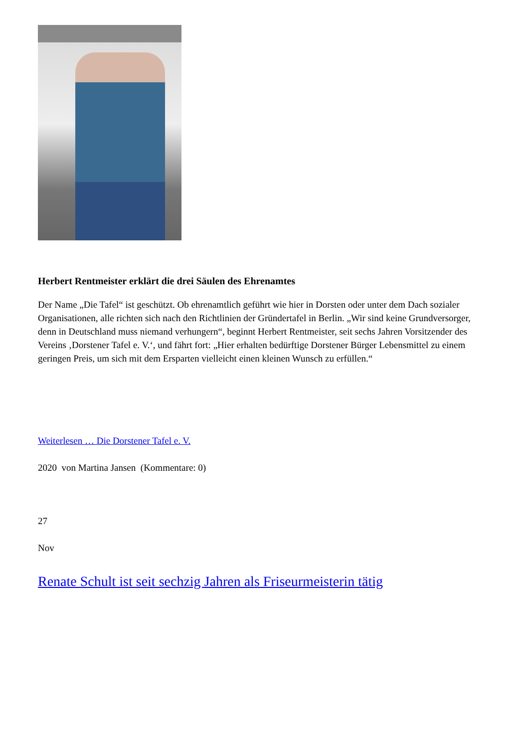Herbert Rentmeister erklärt die drei Säulen des Ehrenamtes
Der Name „Die Tafel“ ist geschützt. Ob ehrenamtlich geführt wie hier in Dorsten oder unter dem Dach sozialer Organisationen, alle richten sich nach den Richtlinien der Gründertafel in Berlin. „Wir sind keine Grundversorger, denn in Deutschland muss niemand verhungern“, beginnt Herbert Rentmeister, seit sechs Jahren Vorsitzender des Vereins ‚Dorstener Tafel e. V.‘, und fährt fort: „Hier erhalten bedürftige Dorstener Bürger Lebensmittel zu einem geringen Preis, um sich mit dem Ersparten vielleicht einen kleinen Wunsch zu erfüllen.“
Weiterlesen … Die Dorstener Tafel e. V.
2020 von Martina Jansen (Kommentare: 0)
27
Nov
Renate Schult ist seit sechzig Jahren als Friseurmeisterin tätig